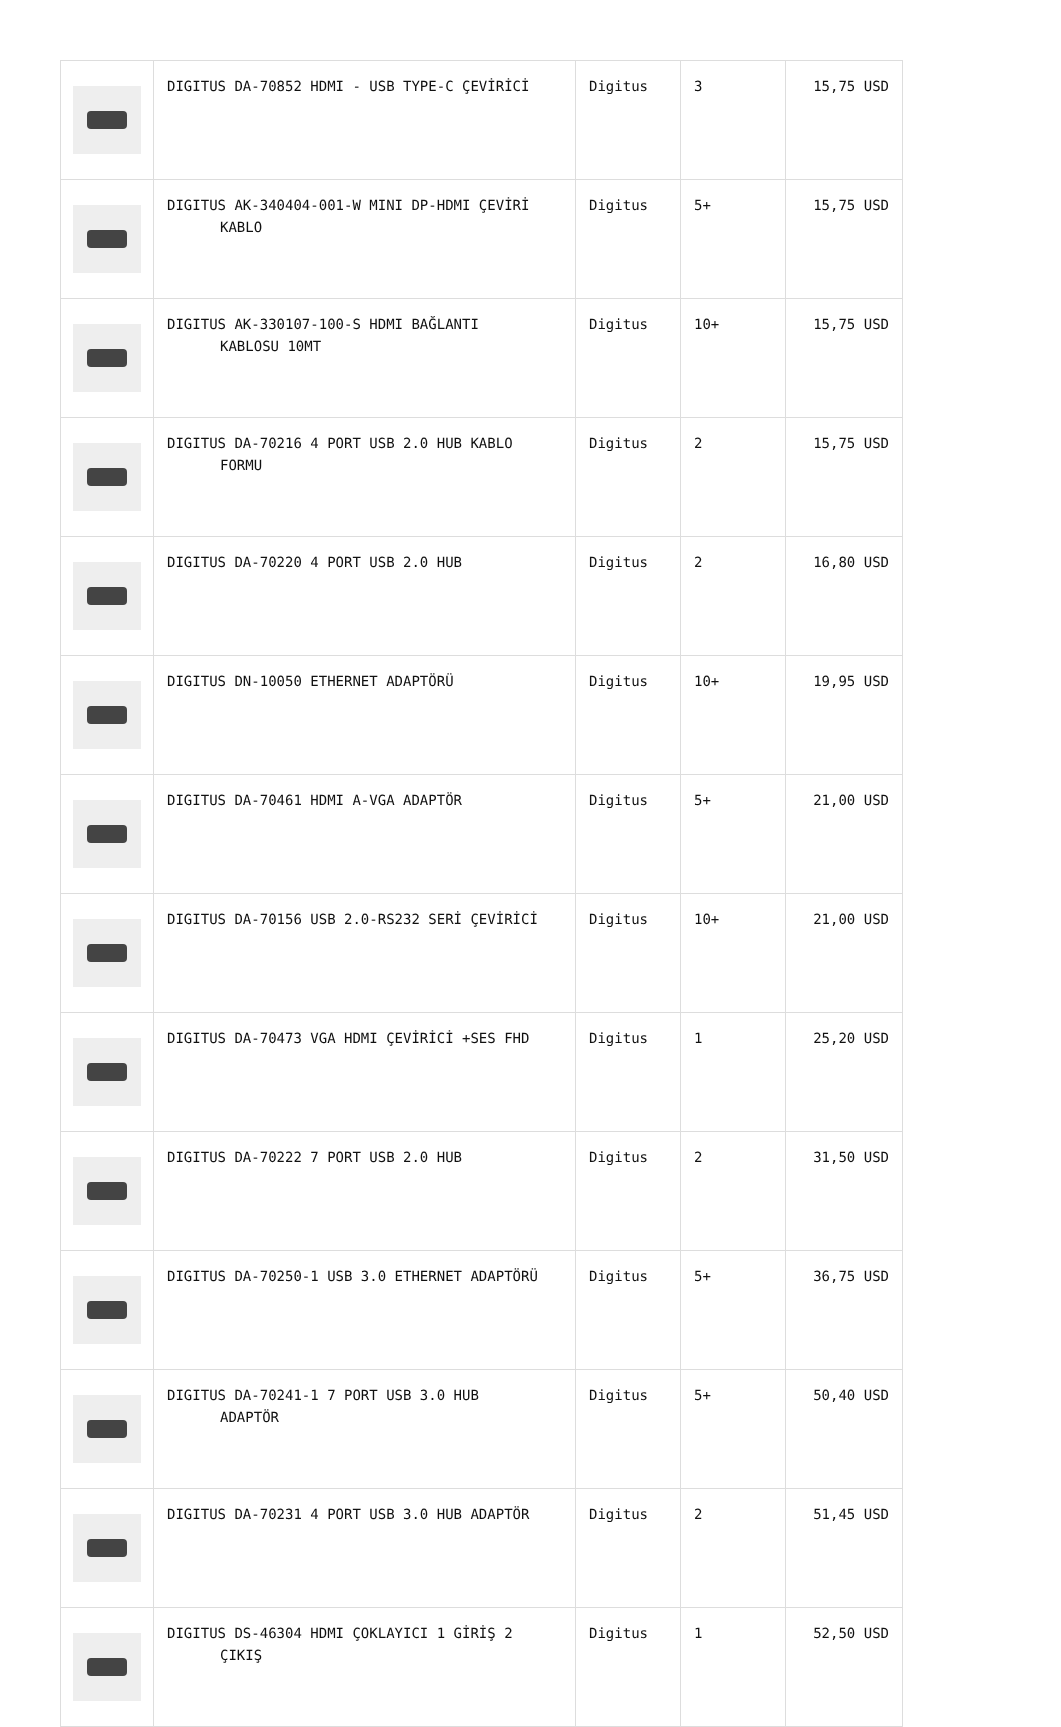| | DIGITUS DA-70852 HDMI - USB TYPE-C ÇEVİRİCİ | Digitus | 3 | 15,75 USD |
| | DIGITUS AK-340404-001-W MINI DP-HDMI ÇEVİRİ KABLO | Digitus | 5+ | 15,75 USD |
| | DIGITUS AK-330107-100-S HDMI BAĞLANTI KABLOSU 10MT | Digitus | 10+ | 15,75 USD |
| | DIGITUS DA-70216 4 PORT USB 2.0 HUB KABLO FORMU | Digitus | 2 | 15,75 USD |
| | DIGITUS DA-70220 4 PORT USB 2.0 HUB | Digitus | 2 | 16,80 USD |
| | DIGITUS DN-10050 ETHERNET ADAPTÖRÜ | Digitus | 10+ | 19,95 USD |
| | DIGITUS DA-70461 HDMI A-VGA ADAPTÖR | Digitus | 5+ | 21,00 USD |
| | DIGITUS DA-70156 USB 2.0-RS232 SERİ ÇEVİRİCİ | Digitus | 10+ | 21,00 USD |
| | DIGITUS DA-70473 VGA HDMI ÇEVİRİCİ +SES FHD | Digitus | 1 | 25,20 USD |
| | DIGITUS DA-70222 7 PORT USB 2.0 HUB | Digitus | 2 | 31,50 USD |
| | DIGITUS DA-70250-1 USB 3.0 ETHERNET ADAPTÖRÜ | Digitus | 5+ | 36,75 USD |
| | DIGITUS DA-70241-1 7 PORT USB 3.0 HUB ADAPTÖR | Digitus | 5+ | 50,40 USD |
| | DIGITUS DA-70231 4 PORT USB 3.0 HUB ADAPTÖR | Digitus | 2 | 51,45 USD |
| | DIGITUS DS-46304 HDMI ÇOKLAYICI 1 GİRİŞ 2 ÇIKIŞ | Digitus | 1 | 52,50 USD |